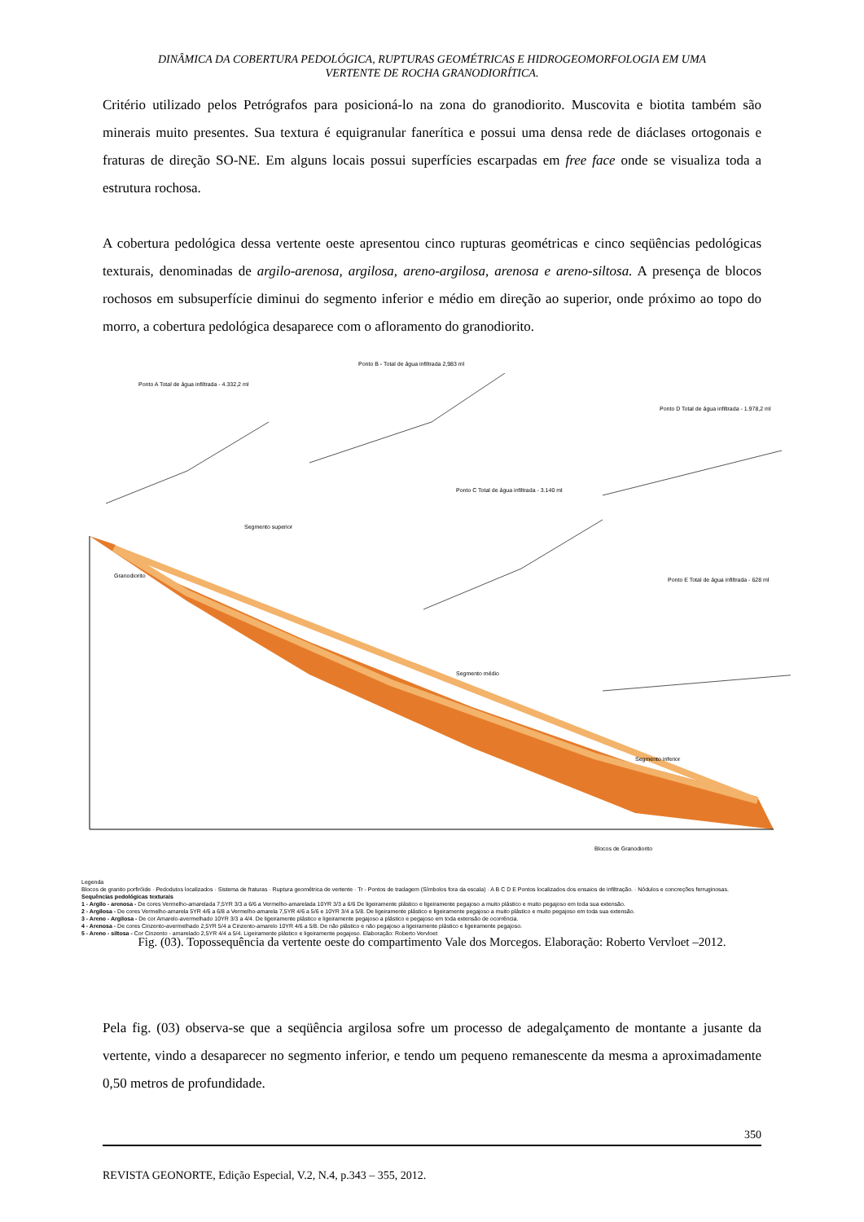DINÂMICA DA COBERTURA PEDOLÓGICA, RUPTURAS GEOMÉTRICAS E HIDROGEOMORFOLOGIA EM UMA
VERTENTE DE ROCHA GRANODIORÍTICA.
Critério utilizado pelos Petrógrafos para posicioná-lo na zona do granodiorito. Muscovita e biotita também são minerais muito presentes. Sua textura é equigranular fanerítica e possui uma densa rede de diáclases ortogonais e fraturas de direção SO-NE. Em alguns locais possui superfícies escarpadas em free face onde se visualiza toda a estrutura rochosa.
A cobertura pedológica dessa vertente oeste apresentou cinco rupturas geométricas e cinco seqüências pedológicas texturais, denominadas de argilo-arenosa, argilosa, areno-argilosa, arenosa e areno-siltosa. A presença de blocos rochosos em subsuperfície diminui do segmento inferior e médio em direção ao superior, onde próximo ao topo do morro, a cobertura pedológica desaparece com o afloramento do granodiorito.
Ponto A Total de água infiltrada - 4.332,2 ml
Ponto B - Total de água infiltrada 2,983 ml
Ponto C Total de água infiltrada - 3.140 ml
Ponto D Total de água infiltrada - 1.978,2 ml
Ponto E Total de água infiltrada - 628 ml
Granodiorito
Segmento superior
Segmento médio
Segmento inferior
Blocos de Granodiorito
Legenda
Blocos de granito porfiróide · Pedodutos localizados · Sistema de fraturas · Ruptura geométrica de vertente · Tr - Pontos de tradagem (Símbolos fora da escala) · A B C D E Pontos localizados dos ensaios de infiltração. · Nódulos e concreções ferruginosas.
Sequências pedológicas texturais
1 - Argilo - arenosa - De cores Vermelho-amarelada 7,5YR 3/3 a 6/6 a Vermelho-amarelada 10YR 3/3 a 6/6 De ligeiramente plástico e ligeiramente pegajoso a muito plástico e muito pegajoso em toda sua extensão.
2 - Argilosa - De cores Vermelho-amarela 5YR 4/6 a 6/8 a Vermelho-amarela 7,5YR 4/6 a 5/6 e 10YR 3/4 a 5/8. De ligeiramente plástico e ligeiramente pegajoso a muito plástico e muito pegajoso em toda sua extensão.
3 - Areno - Argilosa - De cor Amarelo-avermelhado 10YR 3/3 a 4/4. De ligeiramente plástico e ligeiramente pegajoso a plástico e pegajoso em toda extensão de ocorrência.
4 - Arenosa - De cores Cinzento-avermelhado 2,5YR 5/4 a Cinzento-amarelo 10YR 4/6 a 5/8. De não plástico e não pegajoso a ligeiramente plástico e ligeiramente pegajoso.
5 - Areno - siltosa - Cor Cinzento - amarelado 2,5YR 4/4 a 5/4. Ligeiramente plástico e ligeiramente pegajoso. Elaboração: Roberto Vervloet
Fig. (03). Topossequência da vertente oeste do compartimento Vale dos Morcegos. Elaboração: Roberto Vervloet –2012.
Pela fig. (03) observa-se que a seqüência argilosa sofre um processo de adegalçamento de montante a jusante da vertente, vindo a desaparecer no segmento inferior, e tendo um pequeno remanescente da mesma a aproximadamente 0,50 metros de profundidade.
350
REVISTA GEONORTE, Edição Especial, V.2, N.4, p.343 – 355, 2012.